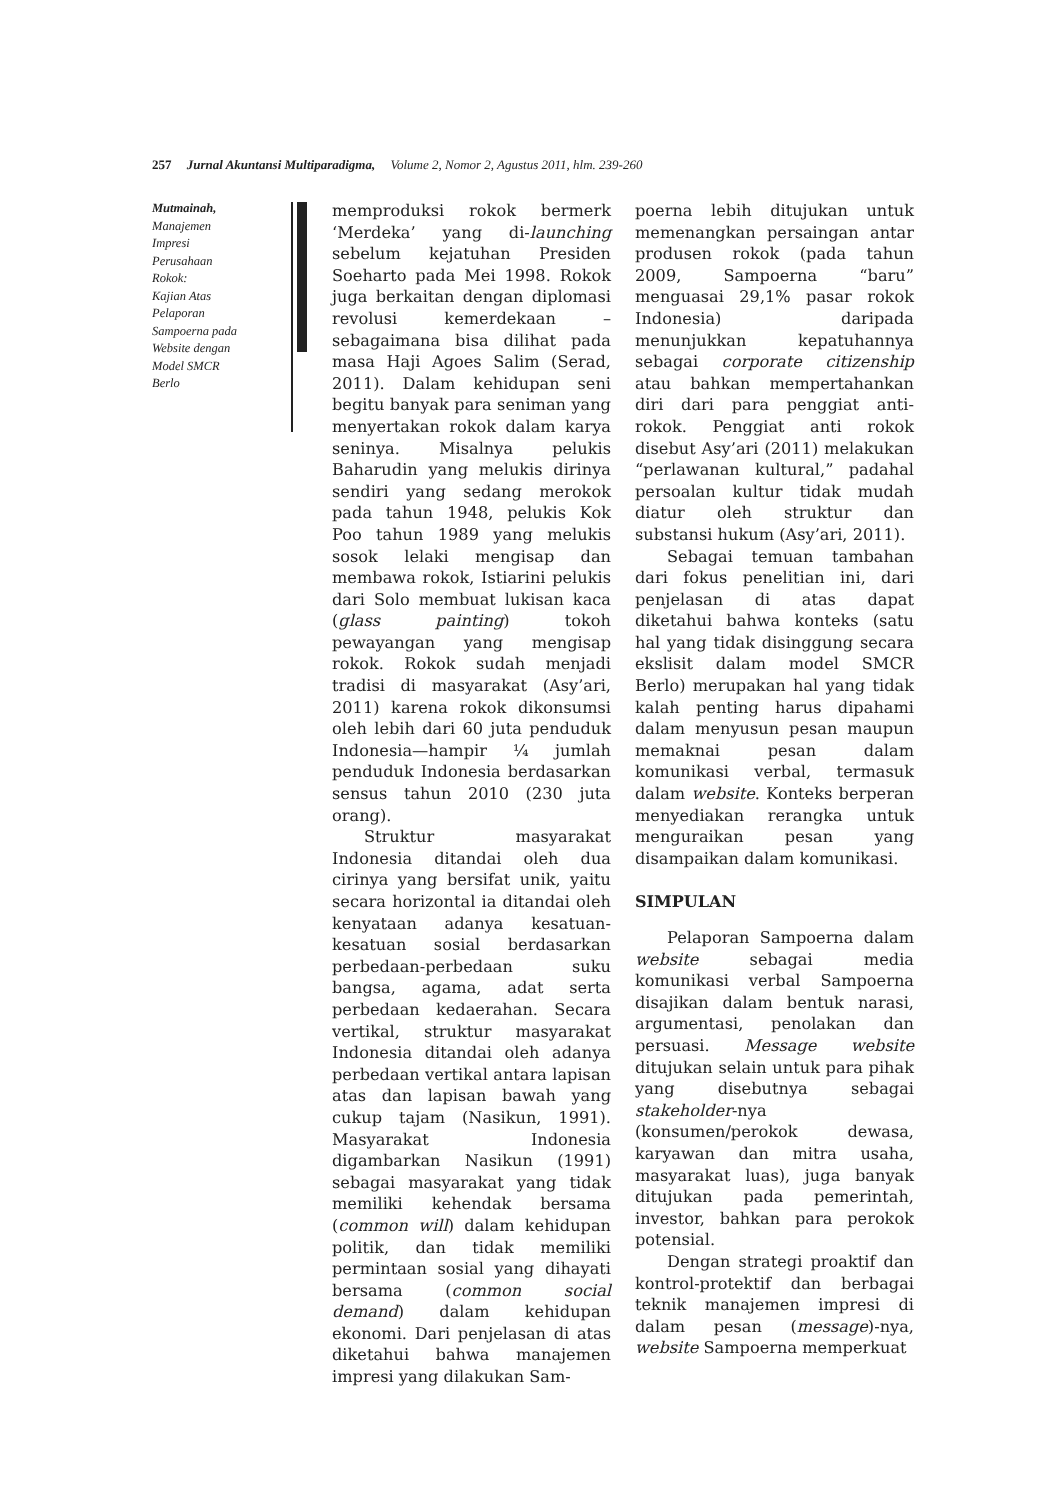257 Jurnal Akuntansi Multiparadigma, Volume 2, Nomor 2, Agustus 2011, hlm. 239-260
Mutmainah,
Manajemen
Impresi
Perusahaan
Rokok:
Kajian Atas
Pelaporan
Sampoerna pada
Website dengan
Model SMCR
Berlo
memproduksi rokok bermerk ‘Merdeka’ yang di-launching sebelum kejatuhan Presiden Soeharto pada Mei 1998. Rokok juga berkaitan dengan diplomasi revolusi kemerdekaan –sebagaimana bisa dilihat pada masa Haji Agoes Salim (Serad, 2011). Dalam kehidupan seni begitu banyak para seniman yang menyertakan rokok dalam karya seninya. Misalnya pelukis Baharudin yang melukis dirinya sendiri yang sedang merokok pada tahun 1948, pelukis Kok Poo tahun 1989 yang melukis sosok lelaki mengisap dan membawa rokok, Istiarini pelukis dari Solo membuat lukisan kaca (glass painting) tokoh pewayangan yang mengisap rokok. Rokok sudah menjadi tradisi di masyarakat (Asy’ari, 2011) karena rokok dikonsumsi oleh lebih dari 60 juta penduduk Indonesia—hampir ¼ jumlah penduduk Indonesia berdasarkan sensus tahun 2010 (230 juta orang).
Struktur masyarakat Indonesia ditandai oleh dua cirinya yang bersifat unik, yaitu secara horizontal ia ditandai oleh kenyataan adanya kesatuan-kesatuan sosial berdasarkan perbedaan-perbedaan suku bangsa, agama, adat serta perbedaan kedaerahan. Secara vertikal, struktur masyarakat Indonesia ditandai oleh adanya perbedaan vertikal antara lapisan atas dan lapisan bawah yang cukup tajam (Nasikun, 1991). Masyarakat Indonesia digambarkan Nasikun (1991) sebagai masyarakat yang tidak memiliki kehendak bersama (common will) dalam kehidupan politik, dan tidak memiliki permintaan sosial yang dihayati bersama (common social demand) dalam kehidupan ekonomi. Dari penjelasan di atas diketahui bahwa manajemen impresi yang dilakukan Sam-
poerna lebih ditujukan untuk memenangkan persaingan antar produsen rokok (pada tahun 2009, Sampoerna “baru” menguasai 29,1% pasar rokok Indonesia) daripada menunjukkan kepatuhannya sebagai corporate citizenship atau bahkan mempertahankan diri dari para penggiat anti-rokok. Penggiat anti rokok disebut Asy’ari (2011) melakukan “perlawanan kultural,” padahal persoalan kultur tidak mudah diatur oleh struktur dan substansi hukum (Asy’ari, 2011).
Sebagai temuan tambahan dari fokus penelitian ini, dari penjelasan di atas dapat diketahui bahwa konteks (satu hal yang tidak disinggung secara ekslisit dalam model SMCR Berlo) merupakan hal yang tidak kalah penting harus dipahami dalam menyusun pesan maupun memaknai pesan dalam komunikasi verbal, termasuk dalam website. Konteks berperan menyediakan rerangka untuk menguraikan pesan yang disampaikan dalam komunikasi.
SIMPULAN
Pelaporan Sampoerna dalam website sebagai media komunikasi verbal Sampoerna disajikan dalam bentuk narasi, argumentasi, penolakan dan persuasi. Message website ditujukan selain untuk para pihak yang disebutnya sebagai stakeholder-nya (konsumen/perokok dewasa, karyawan dan mitra usaha, masyarakat luas), juga banyak ditujukan pada pemerintah, investor, bahkan para perokok potensial.
Dengan strategi proaktif dan kontrol-protektif dan berbagai teknik manajemen impresi di dalam pesan (message)-nya, website Sampoerna memperkuat